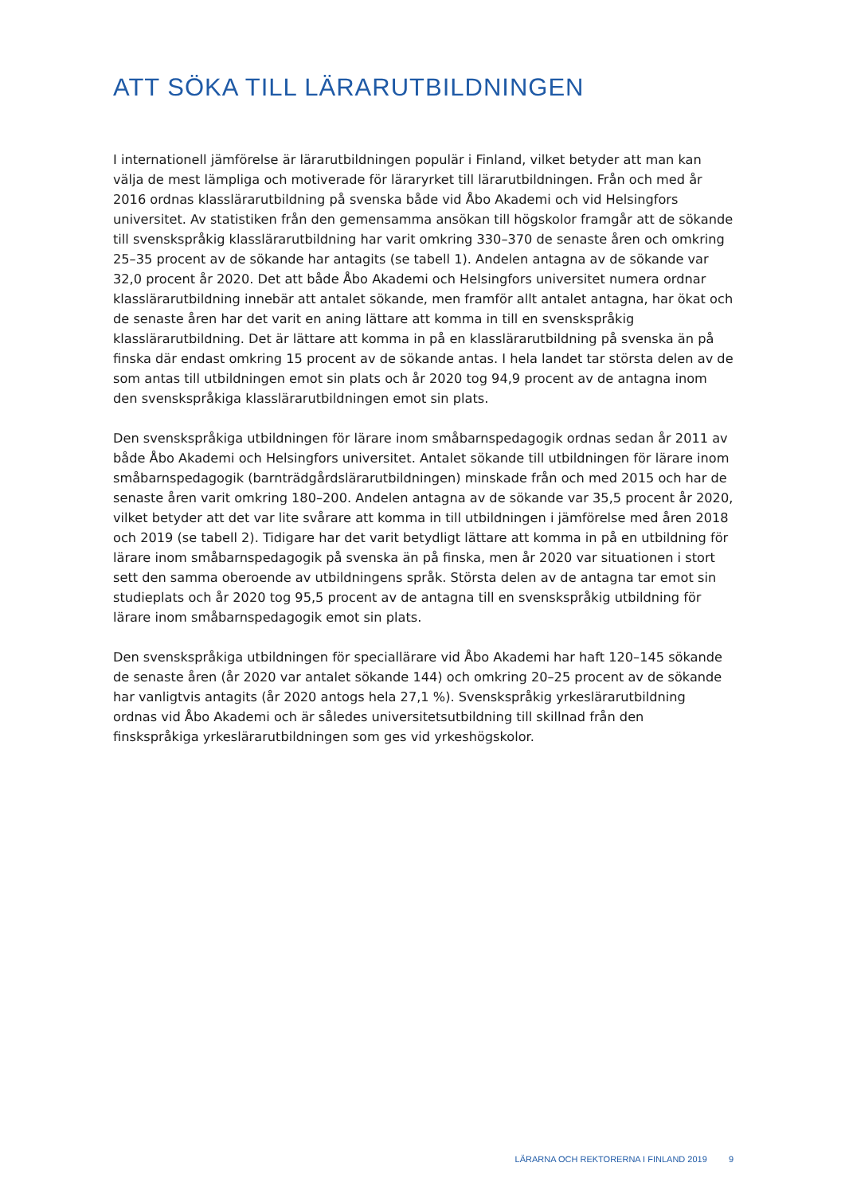ATT SÖKA TILL LÄRARUTBILDNINGEN
I internationell jämförelse är lärarutbildningen populär i Finland, vilket betyder att man kan välja de mest lämpliga och motiverade för läraryrket till lärarutbildningen. Från och med år 2016 ordnas klasslärarutbildning på svenska både vid Åbo Akademi och vid Helsingfors universitet. Av statistiken från den gemensamma ansökan till högskolor framgår att de sökande till svenskspråkig klasslärarutbildning har varit omkring 330–370 de senaste åren och omkring 25–35 procent av de sökande har antagits (se tabell 1). Andelen antagna av de sökande var 32,0 procent år 2020. Det att både Åbo Akademi och Helsingfors universitet numera ordnar klasslärarutbildning innebär att antalet sökande, men framför allt antalet antagna, har ökat och de senaste åren har det varit en aning lättare att komma in till en svenskspråkig klasslärarutbildning. Det är lättare att komma in på en klasslärarutbildning på svenska än på finska där endast omkring 15 procent av de sökande antas. I hela landet tar största delen av de som antas till utbildningen emot sin plats och år 2020 tog 94,9 procent av de antagna inom den svenskspråkiga klasslärarutbildningen emot sin plats.
Den svenskspråkiga utbildningen för lärare inom småbarnspedagogik ordnas sedan år 2011 av både Åbo Akademi och Helsingfors universitet. Antalet sökande till utbildningen för lärare inom småbarnspedagogik (barnträdgårdslärarutbildningen) minskade från och med 2015 och har de senaste åren varit omkring 180–200. Andelen antagna av de sökande var 35,5 procent år 2020, vilket betyder att det var lite svårare att komma in till utbildningen i jämförelse med åren 2018 och 2019 (se tabell 2). Tidigare har det varit betydligt lättare att komma in på en utbildning för lärare inom småbarnspedagogik på svenska än på finska, men år 2020 var situationen i stort sett den samma oberoende av utbildningens språk. Största delen av de antagna tar emot sin studieplats och år 2020 tog 95,5 procent av de antagna till en svenskspråkig utbildning för lärare inom småbarnspedagogik emot sin plats.
Den svenskspråkiga utbildningen för speciallärare vid Åbo Akademi har haft 120–145 sökande de senaste åren (år 2020 var antalet sökande 144) och omkring 20–25 procent av de sökande har vanligtvis antagits (år 2020 antogs hela 27,1 %). Svenskspråkig yrkeslärarutbildning ordnas vid Åbo Akademi och är således universitetsutbildning till skillnad från den finskspråkiga yrkeslärarutbildningen som ges vid yrkeshögskolor.
LÄRARNA OCH REKTORERNA I FINLAND 2019 9